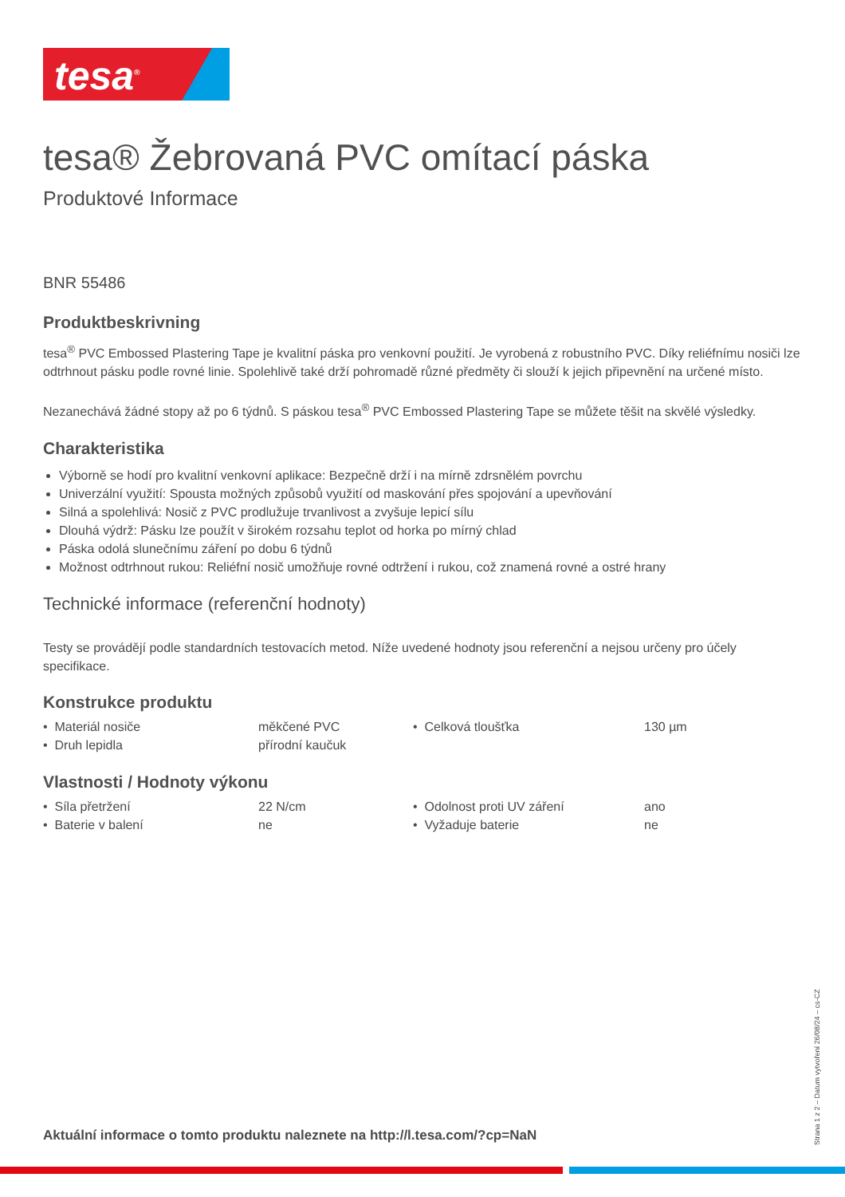tesa<sup>®</sup>
tesa® Žebrovaná PVC omítací páska
Produktové Informace
BNR 55486
Produktbeskrivning
tesa<sup>®</sup> PVC Embossed Plastering Tape je kvalitní páska pro venkovní použití. Je vyrobená z robustního PVC. Díky reliéfnímu nosiči lze odtrhnout pásku podle rovné linie. Spolehlivě také drží pohromadě různé předměty či slouží k jejich připevnění na určené místo.
Nezanechává žádné stopy až po 6 týdnů. S páskou tesa<sup>®</sup> PVC Embossed Plastering Tape se můžete těšit na skvělé výsledky.
Charakteristika
Výborně se hodí pro kvalitní venkovní aplikace: Bezpečně drží i na mírně zdrsnělém povrchu
Univerzální využití: Spousta možných způsobů využití od maskování přes spojování a upevňování
Silná a spolehlivá: Nosič z PVC prodlužuje trvanlivost a zvyšuje lepicí sílu
Dlouhá výdrž: Pásku lze použít v širokém rozsahu teplot od horka po mírný chlad
Páska odolá slunečnímu záření po dobu 6 týdnů
Možnost odtrhnout rukou: Reliéfní nosič umožňuje rovné odtržení i rukou, což znamená rovné a ostré hrany
Technické informace (referenční hodnoty)
Testy se provádějí podle standardních testovacích metod. Níže uvedené hodnoty jsou referenční a nejsou určeny pro účely specifikace.
Konstrukce produktu
| • Materiál nosiče | měkčené PVC | • Celková tloušťka | 130 µm |
| • Druh lepidla | přírodní kaučuk | | |
Vlastnosti / Hodnoty výkonu
| • Síla přetržení | 22 N/cm | • Odolnost proti UV záření | ano |
| • Baterie v balení | ne | • Vyžaduje baterie | ne |
Aktuální informace o tomto produktu naleznete na http://l.tesa.com/?cp=NaN
Strana 1 z 2 – Datum vytvoření 26/08/24 – cs-CZ